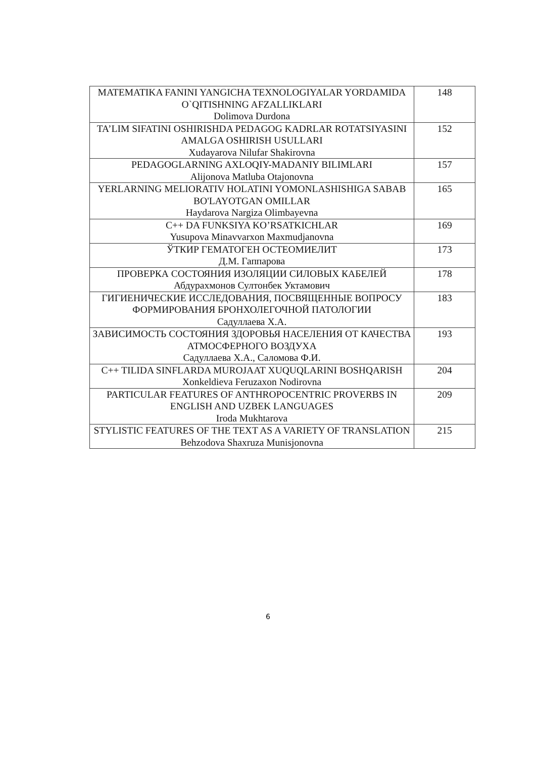| MATEMATIKA FANINI YANGICHA TEXNOLOGIYALAR YORDAMIDA O`QITISHNING AFZALLIKLARI Dolimova Durdona | 148 |
| TA’LIM SIFATINI OSHIRISHDA PEDAGOG KADRLAR ROTATSIYASINI AMALGA OSHIRISH USULLARI Xudayarova Nilufar Shakirovna | 152 |
| PEDAGOGLARNING AXLOQIY-MADANIY BILIMLARI Alijonova Matluba Otajonovna | 157 |
| YERLARNING MELIORATIV HOLATINI YOMONLASHISHIGA SABAB BO'LAYOTGAN OMILLAR Haydarova Nargiza Olimbayevna | 165 |
| C++ DA FUNKSIYA KO’RSATKICHLAR Yusupova Minavvarxon Maxmudjanovna | 169 |
| ЎТКИР ГЕМАТОГЕН ОСТЕОМИЕЛИТ Д.М. Гаппарова | 173 |
| ПРОВЕРКА СОСТОЯНИЯ ИЗОЛЯЦИИ СИЛОВЫХ КАБЕЛЕЙ Абдурахмонов Султонбек Уктамович | 178 |
| ГИГИЕНИЧЕСКИЕ ИССЛЕДОВАНИЯ, ПОСВЯЩЕННЫЕ ВОПРОСУ ФОРМИРОВАНИЯ БРОНХОЛЕГОЧНОЙ ПАТОЛОГИИ Садуллаева Х.А. | 183 |
| ЗАВИСИМОСТЬ СОСТОЯНИЯ ЗДОРОВЬЯ НАСЕЛЕНИЯ ОТ КАЧЕСТВА АТМОСФЕРНОГО ВОЗДУХА Садуллаева Х.А., Саломова Ф.И. | 193 |
| C++ TILIDA SINFLARDA MUROJAAT XUQUQLARINI BOSHQARISH Xonkeldieva Feruzaxon Nodirovna | 204 |
| PARTICULAR FEATURES OF ANTHROPOCENTRIC PROVERBS IN ENGLISH AND UZBEK LANGUAGES Iroda Mukhtarova | 209 |
| STYLISTIC FEATURES OF THE TEXT AS A VARIETY OF TRANSLATION Behzodova Shaxruza Munisjonovna | 215 |
6